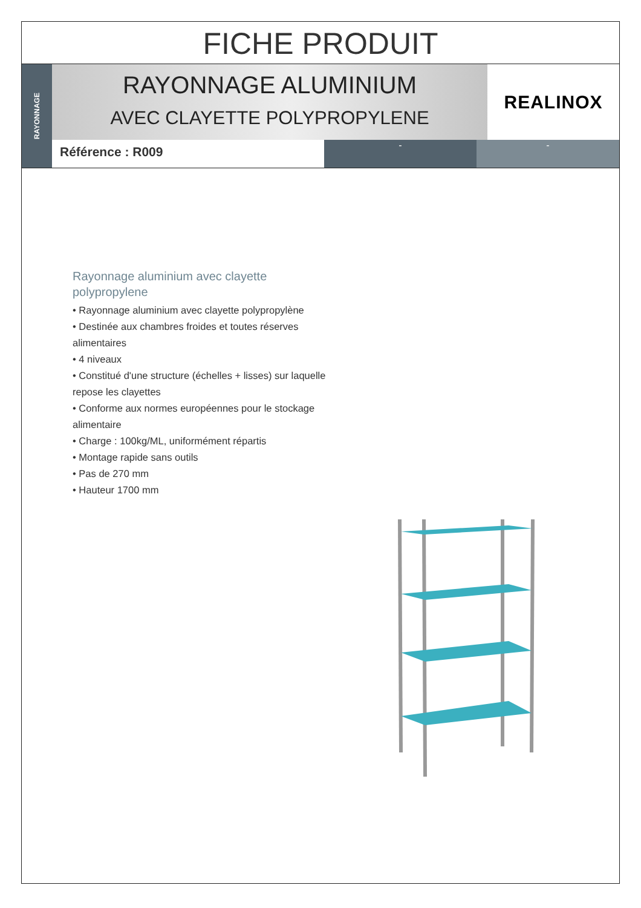FICHE PRODUIT
RAYONNAGE
RAYONNAGE ALUMINIUM
AVEC CLAYETTE POLYPROPYLENE
REALINOX
Référence : R009
- -
Rayonnage aluminium avec clayette polypropylene
• Rayonnage aluminium avec clayette polypropylène
• Destinée aux chambres froides et toutes réserves alimentaires
• 4 niveaux
• Constitué d'une structure (échelles + lisses) sur laquelle repose les clayettes
• Conforme aux normes européennes pour le stockage alimentaire
• Charge : 100kg/ML, uniformément répartis
• Montage rapide sans outils
• Pas de 270 mm
• Hauteur 1700 mm